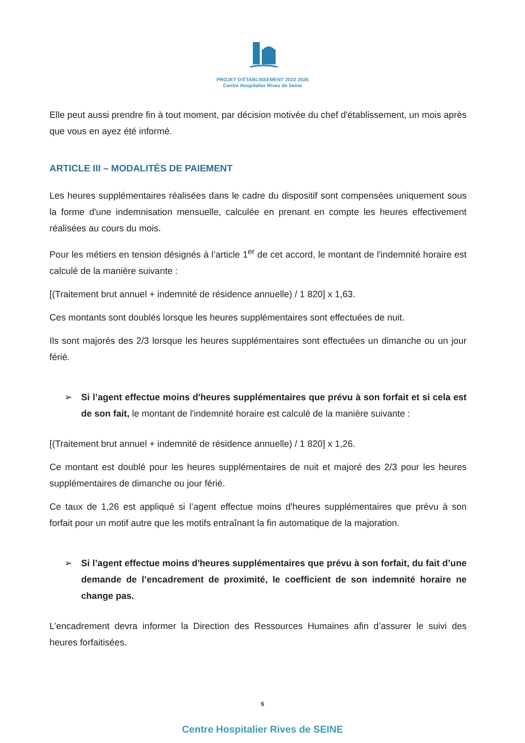PROJET D'ÉTABLISSEMENT 2022 2026
Centre Hospitalier Rives de Seine
Elle peut aussi prendre fin à tout moment, par décision motivée du chef d'établissement, un mois après que vous en ayez été informé.
ARTICLE III – MODALITÉS DE PAIEMENT
Les heures supplémentaires réalisées dans le cadre du dispositif sont compensées uniquement sous la forme d'une indemnisation mensuelle, calculée en prenant en compte les heures effectivement réalisées au cours du mois.
Pour les métiers en tension désignés à l’article 1<sup>er</sup> de cet accord, le montant de l'indemnité horaire est calculé de la manière suivante :
[(Traitement brut annuel + indemnité de résidence annuelle) / 1 820] x 1,63.
Ces montants sont doublés lorsque les heures supplémentaires sont effectuées de nuit.
Ils sont majorés des 2/3 lorsque les heures supplémentaires sont effectuées un dimanche ou un jour férié.
➢ Si l’agent effectue moins d'heures supplémentaires que prévu à son forfait et si cela est de son fait, le montant de l'indemnité horaire est calculé de la manière suivante :
[(Traitement brut annuel + indemnité de résidence annuelle) / 1 820] x 1,26.
Ce montant est doublé pour les heures supplémentaires de nuit et majoré des 2/3 pour les heures supplémentaires de dimanche ou jour férié.
Ce taux de 1,26 est appliqué si l’agent effectue moins d'heures supplémentaires que prévu à son forfait pour un motif autre que les motifs entraînant la fin automatique de la majoration.
➢ Si l’agent effectue moins d'heures supplémentaires que prévu à son forfait, du fait d’une demande de l’encadrement de proximité, le coefficient de son indemnité horaire ne change pas.
L’encadrement devra informer la Direction des Ressources Humaines afin d’assurer le suivi des heures forfaitisées.
6
Centre Hospitalier Rives de SEINE